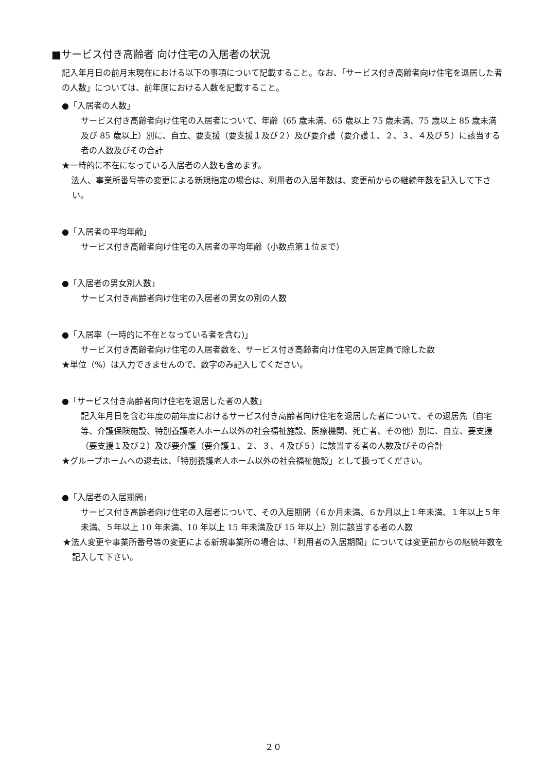■サービス付き高齢者 向け住宅の入居者の状況
記入年月日の前月末現在における以下の事項について記載すること。なお、「サービス付き高齢者向け住宅を退居した者の人数」については、前年度における人数を記載すること。
●「入居者の人数」
サービス付き高齢者向け住宅の入居者について、年齢（65 歳未満、65 歳以上 75 歳未満、75 歳以上 85 歳未満及び 85 歳以上）別に、自立、要支援（要支援１及び２）及び要介護（要介護１、２、３、４及び５）に該当する者の人数及びその合計
★一時的に不在になっている入居者の人数も含めます。
　法人、事業所番号等の変更による新規指定の場合は、利用者の入居年数は、変更前からの継続年数を記入して下さい。
●「入居者の平均年齢」
サービス付き高齢者向け住宅の入居者の平均年齢（小数点第１位まで）
●「入居者の男女別人数」
サービス付き高齢者向け住宅の入居者の男女の別の人数
●「入居率（一時的に不在となっている者を含む)」
サービス付き高齢者向け住宅の入居者数を、サービス付き高齢者向け住宅の入居定員で除した数
★単位（%）は入力できませんので、数字のみ記入してください。
●「サービス付き高齢者向け住宅を退居した者の人数」
記入年月日を含む年度の前年度におけるサービス付き高齢者向け住宅を退居した者について、その退居先（自宅等、介護保険施設、特別養護老人ホーム以外の社会福祉施設、医療機関、死亡者、その他）別に、自立、要支援（要支援１及び２）及び要介護（要介護１、２、３、４及び５）に該当する者の人数及びその合計
★グループホームへの退去は、「特別養護老人ホーム以外の社会福祉施設」として扱ってください。
●「入居者の入居期間」
サービス付き高齢者向け住宅の入居者について、その入居期間（６か月未満、６か月以上１年未満、１年以上５年未満、５年以上 10 年未満、10 年以上 15 年未満及び 15 年以上）別に該当する者の人数
★法人変更や事業所番号等の変更による新規事業所の場合は、「利用者の入居期間」については変更前からの継続年数を記入して下さい。
２０